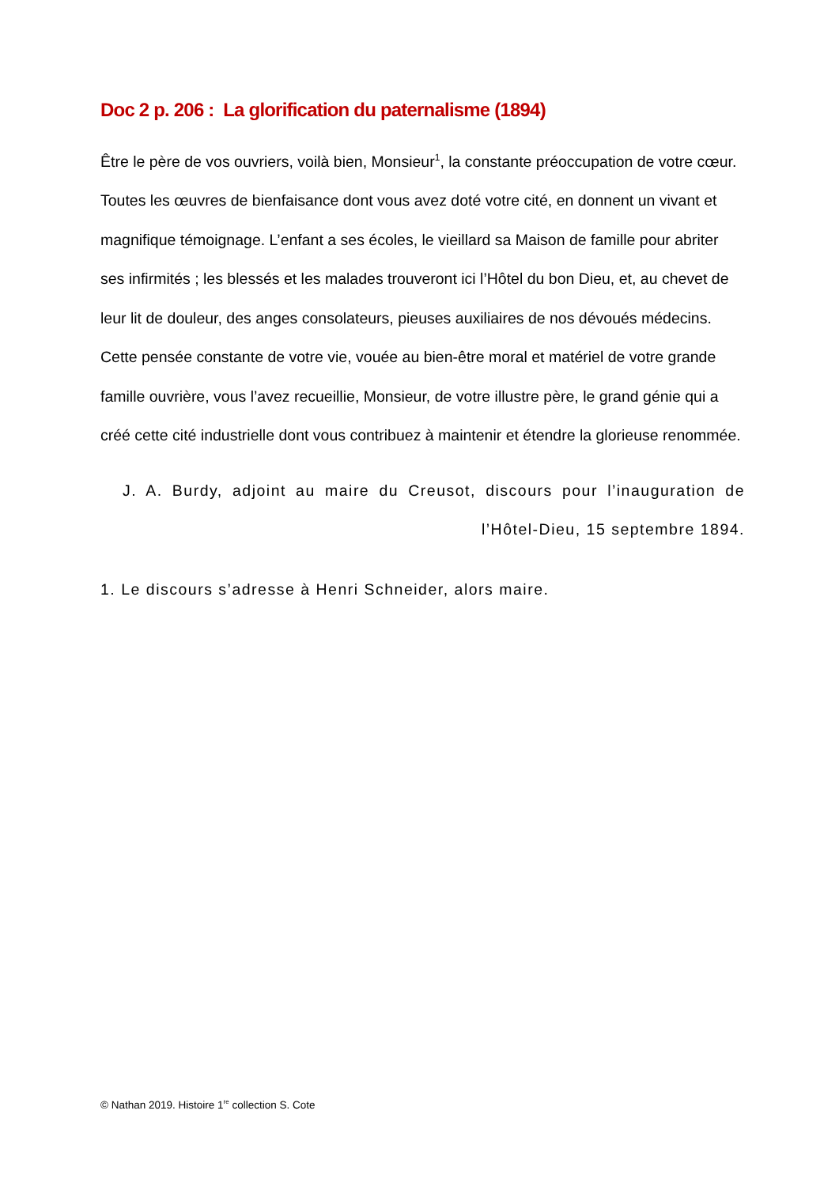Doc 2 p. 206 : La glorification du paternalisme (1894)
Être le père de vos ouvriers, voilà bien, Monsieur<sup>1</sup>, la constante préoccupation de votre cœur. Toutes les œuvres de bienfaisance dont vous avez doté votre cité, en donnent un vivant et magnifique témoignage. L’enfant a ses écoles, le vieillard sa Maison de famille pour abriter ses infirmités ; les blessés et les malades trouveront ici l’Hôtel du bon Dieu, et, au chevet de leur lit de douleur, des anges consolateurs, pieuses auxiliaires de nos dévoués médecins. Cette pensée constante de votre vie, vouée au bien-être moral et matériel de votre grande famille ouvrière, vous l’avez recueillie, Monsieur, de votre illustre père, le grand génie qui a créé cette cité industrielle dont vous contribuez à maintenir et étendre la glorieuse renommée.
J. A. Burdy, adjoint au maire du Creusot, discours pour l’inauguration de l’Hôtel-Dieu, 15 septembre 1894.
1. Le discours s’adresse à Henri Schneider, alors maire.
© Nathan 2019. Histoire 1<sup>re</sup> collection S. Cote